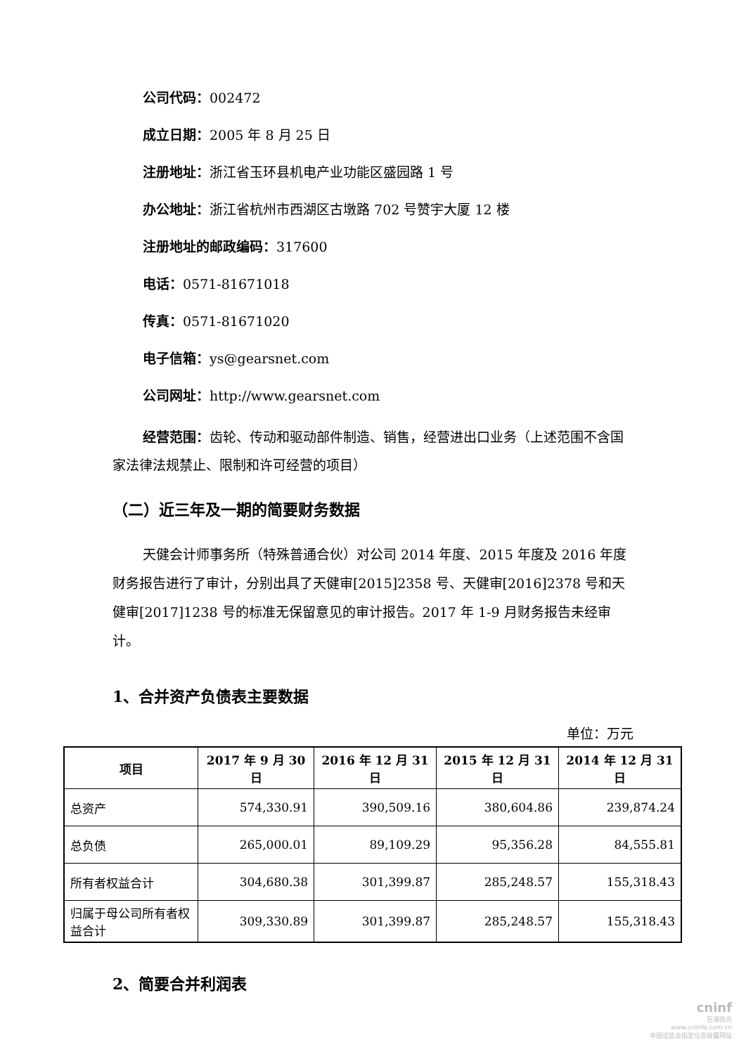公司代码：002472
成立日期：2005 年 8 月 25 日
注册地址：浙江省玉环县机电产业功能区盛园路 1 号
办公地址：浙江省杭州市西湖区古墩路 702 号赞宇大厦 12 楼
注册地址的邮政编码：317600
电话：0571-81671018
传真：0571-81671020
电子信箱：ys@gearsnet.com
公司网址：http://www.gearsnet.com
经营范围：齿轮、传动和驱动部件制造、销售，经营进出口业务（上述范围不含国家法律法规禁止、限制和许可经营的项目）
（二）近三年及一期的简要财务数据
天健会计师事务所（特殊普通合伙）对公司 2014 年度、2015 年度及 2016 年度财务报告进行了审计，分别出具了天健审[2015]2358 号、天健审[2016]2378 号和天健审[2017]1238 号的标准无保留意见的审计报告。2017 年 1-9 月财务报告未经审计。
1、合并资产负债表主要数据
单位：万元
| 项目 | 2017 年 9 月 30 日 | 2016 年 12 月 31 日 | 2015 年 12 月 31 日 | 2014 年 12 月 31 日 |
| --- | --- | --- | --- | --- |
| 总资产 | 574,330.91 | 390,509.16 | 380,604.86 | 239,874.24 |
| 总负债 | 265,000.01 | 89,109.29 | 95,356.28 | 84,555.81 |
| 所有者权益合计 | 304,680.38 | 301,399.87 | 285,248.57 | 155,318.43 |
| 归属于母公司所有者权益合计 | 309,330.89 | 301,399.87 | 285,248.57 | 155,318.43 |
2、简要合并利润表
cninf
巨潮资讯
www.cninfo.com.cn
中国证监会指定信息披露网站